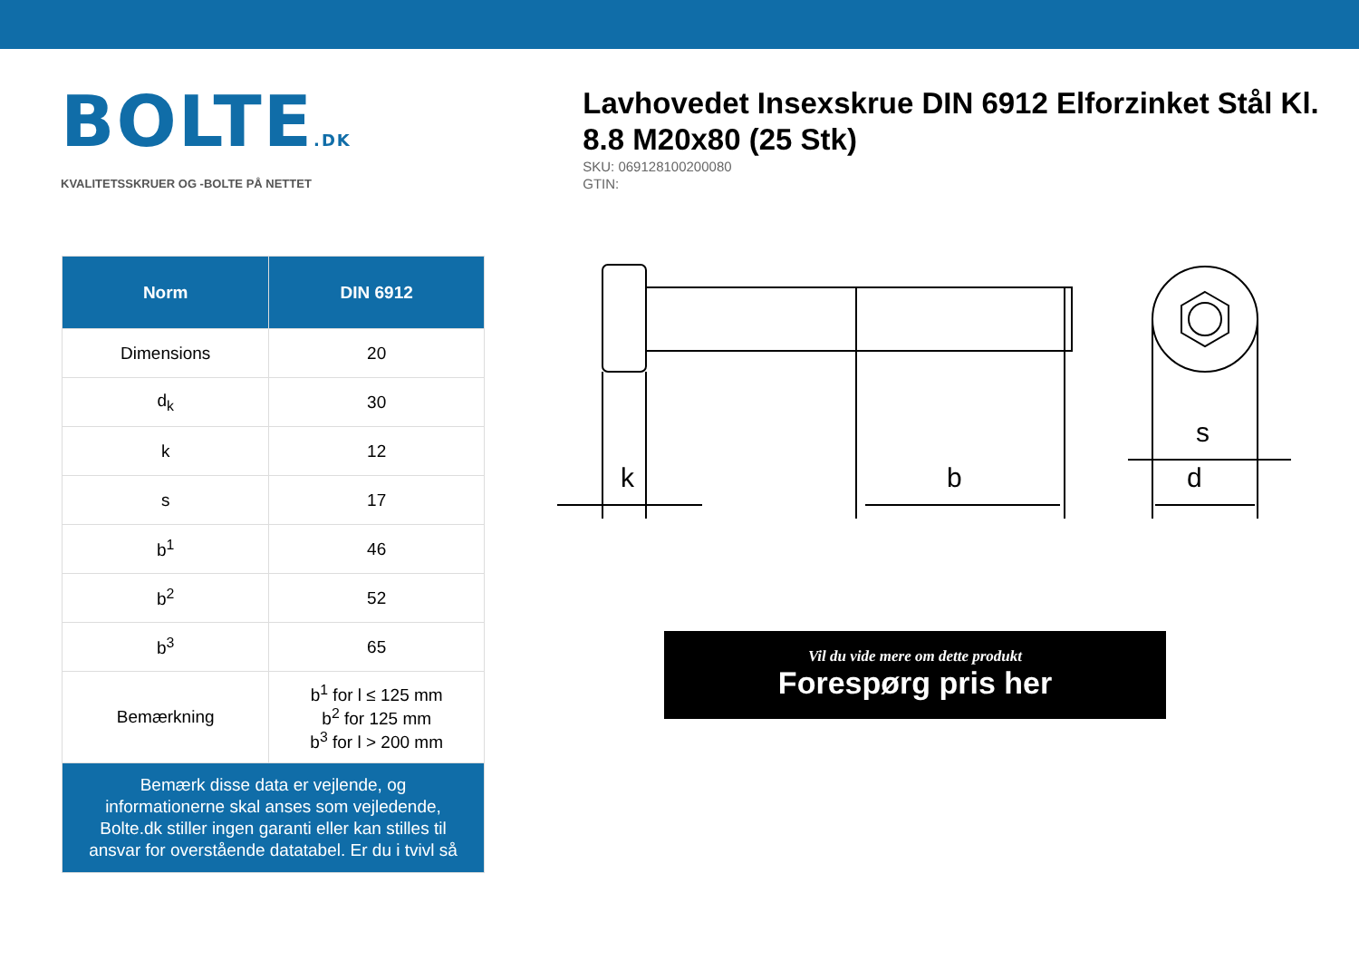BOLTE.DK
KVALITETSSKRUER OG -BOLTE PÅ NETTET
Lavhovedet Insexskrue DIN 6912 Elforzinket Stål Kl. 8.8 M20x80 (25 Stk)
SKU: 069128100200080
GTIN:
| Norm | DIN 6912 |
| --- | --- |
| Dimensions | 20 |
| d<sub>k</sub> | 30 |
| k | 12 |
| s | 17 |
| b<sup>1</sup> | 46 |
| b<sup>2</sup> | 52 |
| b<sup>3</sup> | 65 |
| Bemærkning | b<sup>1</sup> for l ≤ 125 mm b<sup>2</sup> for 125 mm b<sup>3</sup> for l > 200 mm |
| Bemærk disse data er vejlende, og informationerne skal anses som vejledende, Bolte.dk stiller ingen garanti eller kan stilles til ansvar for overstående datatabel. Er du i tvivl så | |
k
b
s
d
Vil du vide mere om dette produkt
Forespørg pris her